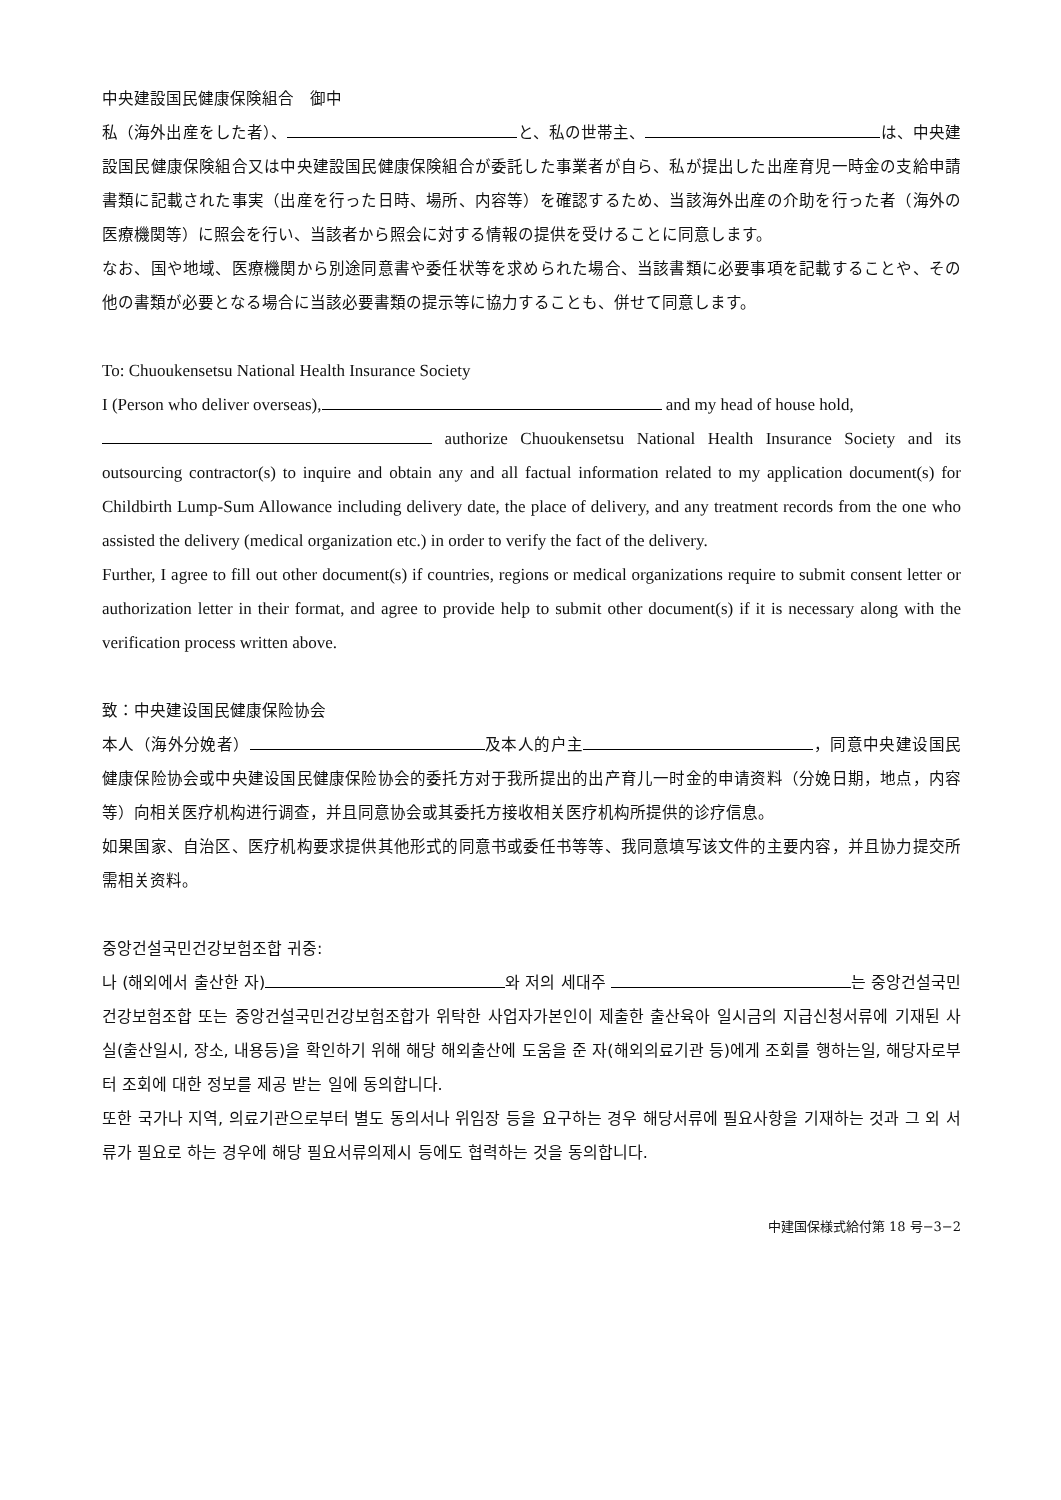中央建設国民健康保険組合　御中
私（海外出産をした者）、 と、私の世帯主、 は、中央建設国民健康保険組合又は中央建設国民健康保険組合が委託した事業者が自ら、私が提出した出産育児一時金の支給申請書類に記載された事実（出産を行った日時、場所、内容等）を確認するため、当該海外出産の介助を行った者（海外の医療機関等）に照会を行い、当該者から照会に対する情報の提供を受けることに同意します。
なお、国や地域、医療機関から別途同意書や委任状等を求められた場合、当該書類に必要事項を記載することや、その他の書類が必要となる場合に当該必要書類の提示等に協力することも、併せて同意します。
To: Chuoukensetsu National Health Insurance Society
I (Person who deliver overseas), and my head of house hold,
authorize Chuoukensetsu National Health Insurance Society and its outsourcing contractor(s) to inquire and obtain any and all factual information related to my application document(s) for Childbirth Lump-Sum Allowance including delivery date, the place of delivery, and any treatment records from the one who assisted the delivery (medical organization etc.) in order to verify the fact of the delivery.
Further, I agree to fill out other document(s) if countries, regions or medical organizations require to submit consent letter or authorization letter in their format, and agree to provide help to submit other document(s) if it is necessary along with the verification process written above.
致：中央建设国民健康保险协会
本人（海外分娩者） 及本人的户主 ，同意中央建设国民健康保险协会或中央建设国民健康保险协会的委托方对于我所提出的出产育儿一时金的申请资料（分娩日期，地点，内容等）向相关医疗机构进行调查，并且同意协会或其委托方接收相关医疗机构所提供的诊疗信息。
如果国家、自治区、医疗机构要求提供其他形式的同意书或委任书等等、我同意填写该文件的主要内容，并且协力提交所需相关资料。
중앙건설국민건강보험조합 귀중:
나 (해외에서 출산한 자) 와 저의 세대주 는 중앙건설국민건강보험조합 또는 중앙건설국민건강보험조합가 위탁한 사업자가본인이 제출한 출산육아 일시금의 지급신청서류에 기재된 사실(출산일시, 장소, 내용등)을 확인하기 위해 해당 해외출산에 도움을 준 자(해외의료기관 등)에게 조회를 행하는일, 해당자로부터 조회에 대한 정보를 제공 받는 일에 동의합니다.
또한 국가나 지역, 의료기관으로부터 별도 동의서나 위임장 등을 요구하는 경우 해당서류에 필요사항을 기재하는 것과 그 외 서류가 필요로 하는 경우에 해당 필요서류의제시 등에도 협력하는 것을 동의합니다.
中建国保様式給付第 18 号−3−2